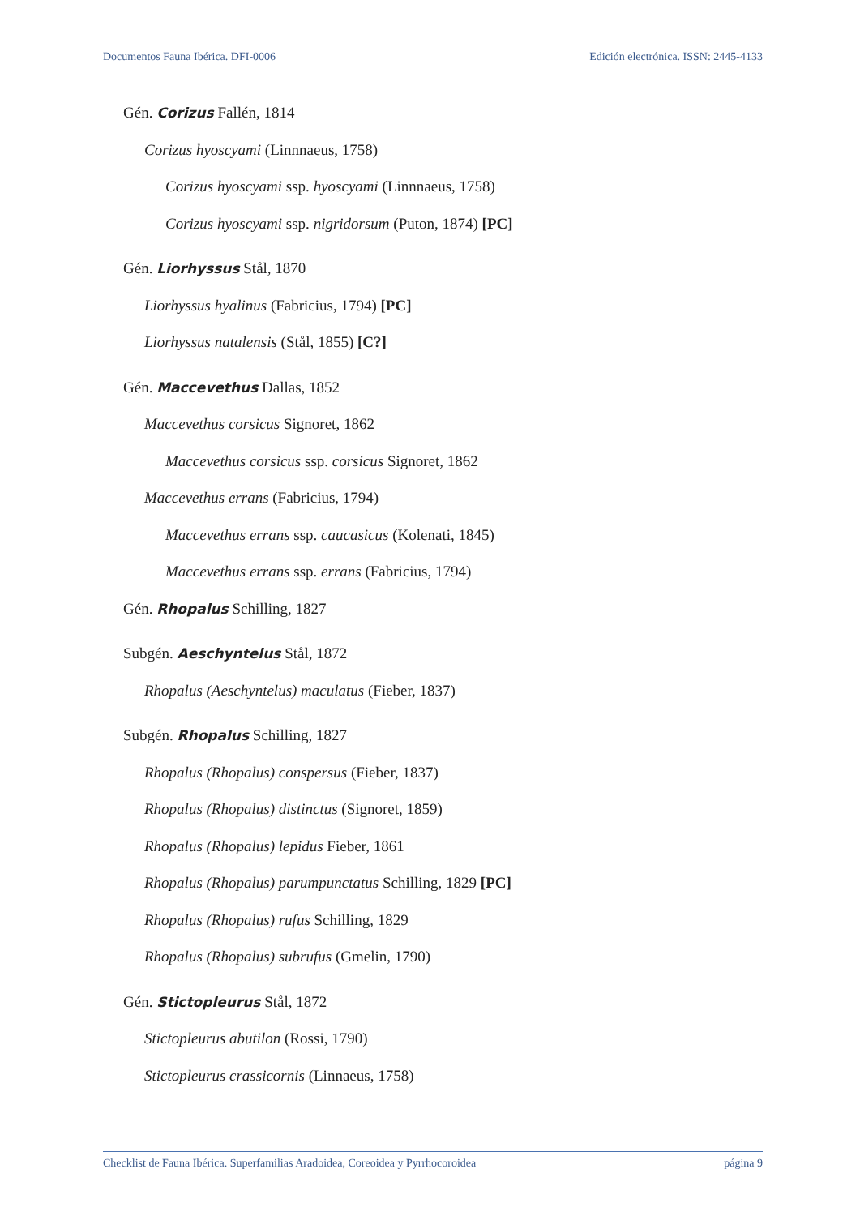Documentos Fauna Ibérica. DFI-0006 Edición electrónica. ISSN: 2445-4133
Gén. Corizus Fallén, 1814
Corizus hyoscyami (Linnnaeus, 1758)
Corizus hyoscyami ssp. hyoscyami (Linnnaeus, 1758)
Corizus hyoscyami ssp. nigridorsum (Puton, 1874) [PC]
Gén. Liorhyssus Stål, 1870
Liorhyssus hyalinus (Fabricius, 1794) [PC]
Liorhyssus natalensis (Stål, 1855) [C?]
Gén. Maccevethus Dallas, 1852
Maccevethus corsicus Signoret, 1862
Maccevethus corsicus ssp. corsicus Signoret, 1862
Maccevethus errans (Fabricius, 1794)
Maccevethus errans ssp. caucasicus (Kolenati, 1845)
Maccevethus errans ssp. errans (Fabricius, 1794)
Gén. Rhopalus Schilling, 1827
Subgén. Aeschyntelus Stål, 1872
Rhopalus (Aeschyntelus) maculatus (Fieber, 1837)
Subgén. Rhopalus Schilling, 1827
Rhopalus (Rhopalus) conspersus (Fieber, 1837)
Rhopalus (Rhopalus) distinctus (Signoret, 1859)
Rhopalus (Rhopalus) lepidus Fieber, 1861
Rhopalus (Rhopalus) parumpunctatus Schilling, 1829 [PC]
Rhopalus (Rhopalus) rufus Schilling, 1829
Rhopalus (Rhopalus) subrufus (Gmelin, 1790)
Gén. Stictopleurus Stål, 1872
Stictopleurus abutilon (Rossi, 1790)
Stictopleurus crassicornis (Linnaeus, 1758)
Checklist de Fauna Ibérica. Superfamilias Aradoidea, Coreoidea y Pyrrhocoroidea página 9